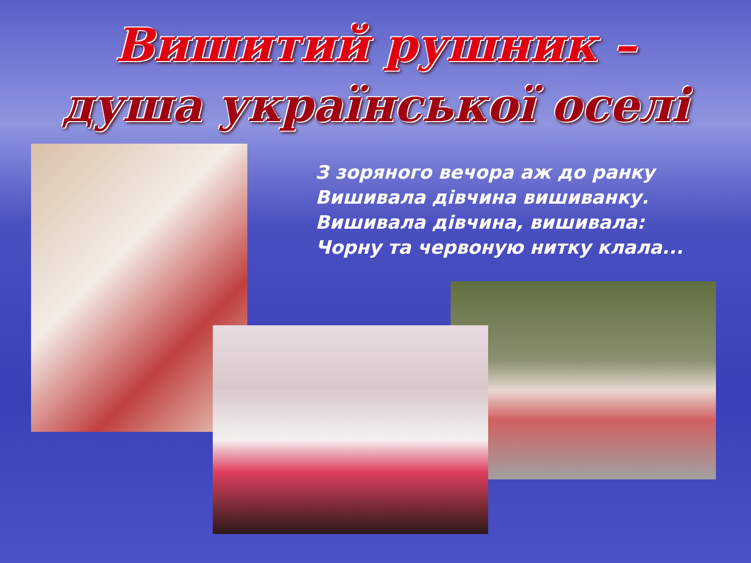Вишитий рушник –
душа української оселі
З зоряного вечора аж до ранку
Вишивала дівчина вишиванку.
Вишивала дівчина, вишивала:
Чорну та червоную нитку клала...